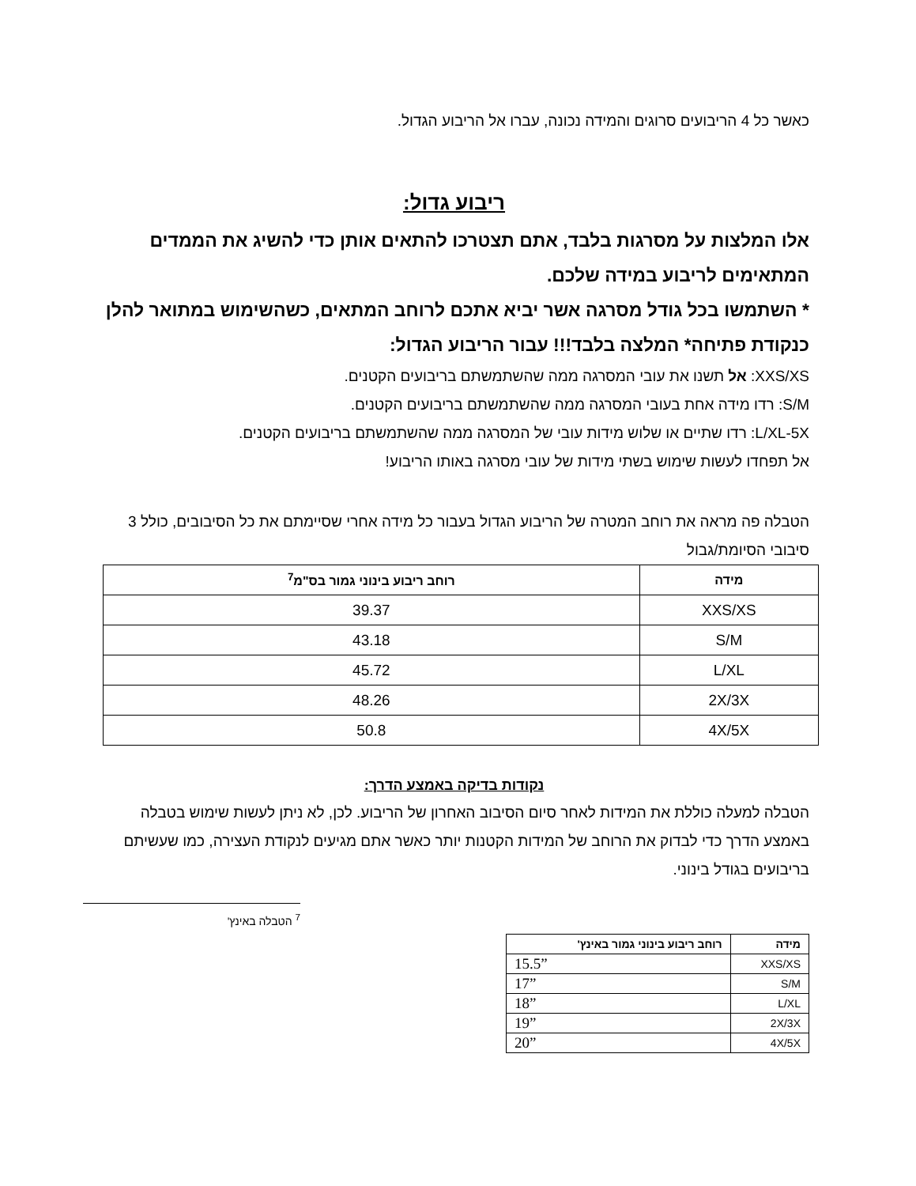כאשר כל 4 הריבועים סרוגים והמידה נכונה, עברו אל הריבוע הגדול.
ריבוע גדול:
אלו המלצות על מסרגות בלבד, אתם תצטרכו להתאים אותן כדי להשיג את הממדים המתאימים לריבוע במידה שלכם.
* השתמשו בכל גודל מסרגה אשר יביא אתכם לרוחב המתאים, כשהשימוש במתואר להלן כנקודת פתיחה* המלצה בלבד!!! עבור הריבוע הגדול:
XXS/XS: אל תשנו את עובי המסרגה ממה שהשתמשתם בריבועים הקטנים.
S/M: רדו מידה אחת בעובי המסרגה ממה שהשתמשתם בריבועים הקטנים.
L/XL-5X: רדו שתיים או שלוש מידות עובי של המסרגה ממה שהשתמשתם בריבועים הקטנים.
אל תפחדו לעשות שימוש בשתי מידות של עובי מסרגה באותו הריבוע!
הטבלה פה מראה את רוחב המטרה של הריבוע הגדול בעבור כל מידה אחרי שסיימתם את כל הסיבובים, כולל 3 סיבובי הסיומת/גבול
| מידה | רוחב ריבוע בינוני גמור בס"מ<sup>7</sup> |
| --- | --- |
| XXS/XS | 39.37 |
| S/M | 43.18 |
| L/XL | 45.72 |
| 2X/3X | 48.26 |
| 4X/5X | 50.8 |
נקודות בדיקה באמצע הדרך:
הטבלה למעלה כוללת את המידות לאחר סיום הסיבוב האחרון של הריבוע. לכן, לא ניתן לעשות שימוש בטבלה באמצע הדרך כדי לבדוק את הרוחב של המידות הקטנות יותר כאשר אתם מגיעים לנקודת העצירה, כמו שעשיתם בריבועים בגודל בינוני.
<sup>7</sup> הטבלה באינץ'
| מידה | רוחב ריבוע בינוני גמור באינץ' |
| --- | --- |
| XXS/XS | 15.5” |
| S/M | 17” |
| L/XL | 18” |
| 2X/3X | 19” |
| 4X/5X | 20” |